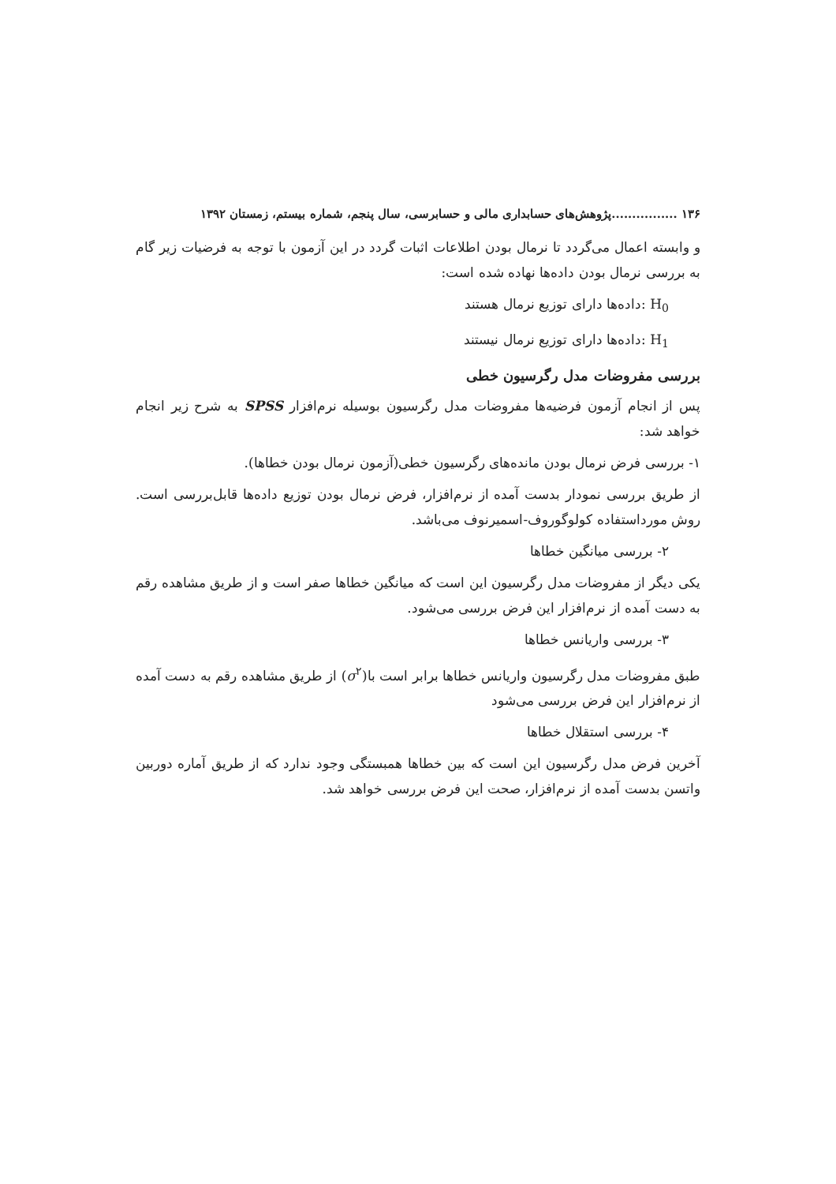۱۳۶ ................پژوهش‌های حسابداری مالی و حسابرسی، سال پنجم، شماره بیستم، زمستان ۱۳۹۲
و وابسته اعمال می‌گردد تا نرمال بودن اطلاعات اثبات گردد در این آزمون با توجه به فرضیات زیر گام به بررسی نرمال بودن داده‌ها نهاده شده است:
H<sub>0</sub> :داده‌ها دارای توزیع نرمال هستند
H<sub>1</sub> :داده‌ها دارای توزیع نرمال نیستند
بررسی مفروضات مدل رگرسیون خطی
پس از انجام آزمون فرضیه‌ها مفروضات مدل رگرسیون بوسیله نرم‌افزار SPSS به شرح زیر انجام خواهد شد:
۱- بررسی فرض نرمال بودن مانده‌های رگرسیون خطی(آزمون نرمال بودن خطاها).
از طریق بررسی نمودار بدست آمده از نرم‌افزار، فرض نرمال بودن توزیع داده‌ها قابل‌بررسی است. روش مورداستفاده کولوگوروف-اسمیرنوف می‌باشد.
۲- بررسی میانگین خطاها
یکی دیگر از مفروضات مدل رگرسیون این است که میانگین خطاها صفر است و از طریق مشاهده رقم به دست آمده از نرم‌افزار این فرض بررسی می‌شود.
۳- بررسی واریانس خطاها
طبق مفروضات مدل رگرسیون واریانس خطاها برابر است با(σ<sup>۲</sup>) از طریق مشاهده رقم به دست آمده از نرم‌افزار این فرض بررسی می‌شود
۴- بررسی استقلال خطاها
آخرین فرض مدل رگرسیون این است که بین خطاها همبستگی وجود ندارد که از طریق آماره دوربین واتسن بدست آمده از نرم‌افزار، صحت این فرض بررسی خواهد شد.